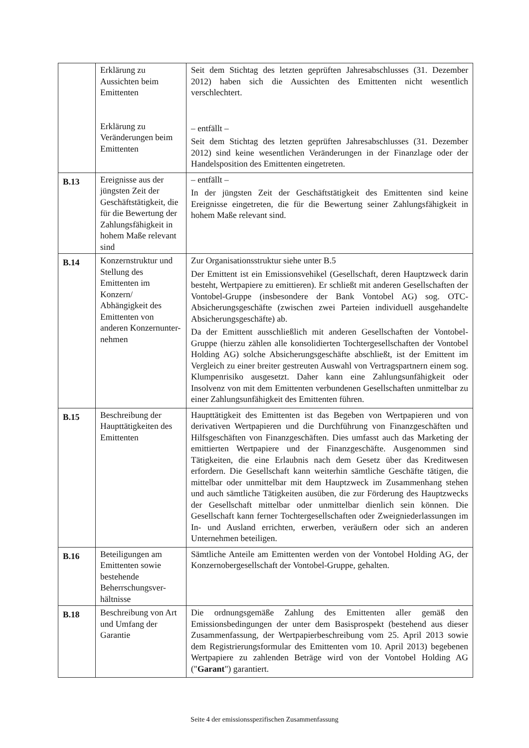| | Erklärung zu Aussichten beim Emittenten Erklärung zu Veränderungen beim Emittenten | Seit dem Stichtag des letzten geprüften Jahresabschlusses (31. Dezember 2012) haben sich die Aussichten des Emittenten nicht wesentlich verschlechtert. – entfällt – Seit dem Stichtag des letzten geprüften Jahresabschlusses (31. Dezember 2012) sind keine wesentlichen Veränderungen in der Finanzlage oder der Handelsposition des Emittenten eingetreten. |
| B.13 | Ereignisse aus der jüngsten Zeit der Geschäftstätigkeit, die für die Bewertung der Zahlungsfähigkeit in hohem Maße relevant sind | – entfällt – In der jüngsten Zeit der Geschäftstätigkeit des Emittenten sind keine Ereignisse eingetreten, die für die Bewertung seiner Zahlungsfähigkeit in hohem Maße relevant sind. |
| B.14 | Konzernstruktur und Stellung des Emittenten im Konzern/ Abhängigkeit des Emittenten von anderen Konzernunter-nehmen | Zur Organisationsstruktur siehe unter B.5 Der Emittent ist ein Emissionsvehikel (Gesellschaft, deren Hauptzweck darin besteht, Wertpapiere zu emittieren). Er schließt mit anderen Gesellschaften der Vontobel-Gruppe (insbesondere der Bank Vontobel AG) sog. OTC-Absicherungsgeschäfte (zwischen zwei Parteien individuell ausgehandelte Absicherungsgeschäfte) ab. Da der Emittent ausschließlich mit anderen Gesellschaften der Vontobel-Gruppe (hierzu zählen alle konsolidierten Tochtergesellschaften der Vontobel Holding AG) solche Absicherungsgeschäfte abschließt, ist der Emittent im Vergleich zu einer breiter gestreuten Auswahl von Vertragspartnern einem sog. Klumpenrisiko ausgesetzt. Daher kann eine Zahlungsunfähigkeit oder Insolvenz von mit dem Emittenten verbundenen Gesellschaften unmittelbar zu einer Zahlungsunfähigkeit des Emittenten führen. |
| B.15 | Beschreibung der Haupttätigkeiten des Emittenten | Haupttätigkeit des Emittenten ist das Begeben von Wertpapieren und von derivativen Wertpapieren und die Durchführung von Finanzgeschäften und Hilfsgeschäften von Finanzgeschäften. Dies umfasst auch das Marketing der emittierten Wertpapiere und der Finanzgeschäfte. Ausgenommen sind Tätigkeiten, die eine Erlaubnis nach dem Gesetz über das Kreditwesen erfordern. Die Gesellschaft kann weiterhin sämtliche Geschäfte tätigen, die mittelbar oder unmittelbar mit dem Hauptzweck im Zusammenhang stehen und auch sämtliche Tätigkeiten ausüben, die zur Förderung des Hauptzwecks der Gesellschaft mittelbar oder unmittelbar dienlich sein können. Die Gesellschaft kann ferner Tochtergesellschaften oder Zweigniederlassungen im In- und Ausland errichten, erwerben, veräußern oder sich an anderen Unternehmen beteiligen. |
| B.16 | Beteiligungen am Emittenten sowie bestehende Beherrschungsver-hältnisse | Sämtliche Anteile am Emittenten werden von der Vontobel Holding AG, der Konzernobergesellschaft der Vontobel-Gruppe, gehalten. |
| B.18 | Beschreibung von Art und Umfang der Garantie | Die ordnungsgemäße Zahlung des Emittenten aller gemäß den Emissionsbedingungen der unter dem Basisprospekt (bestehend aus dieser Zusammenfassung, der Wertpapierbeschreibung vom 25. April 2013 sowie dem Registrierungsformular des Emittenten vom 10. April 2013) begebenen Wertpapiere zu zahlenden Beträge wird von der Vontobel Holding AG (" Garant ") garantiert. |
Seite 4 der emissionsspezifischen Zusammenfassung